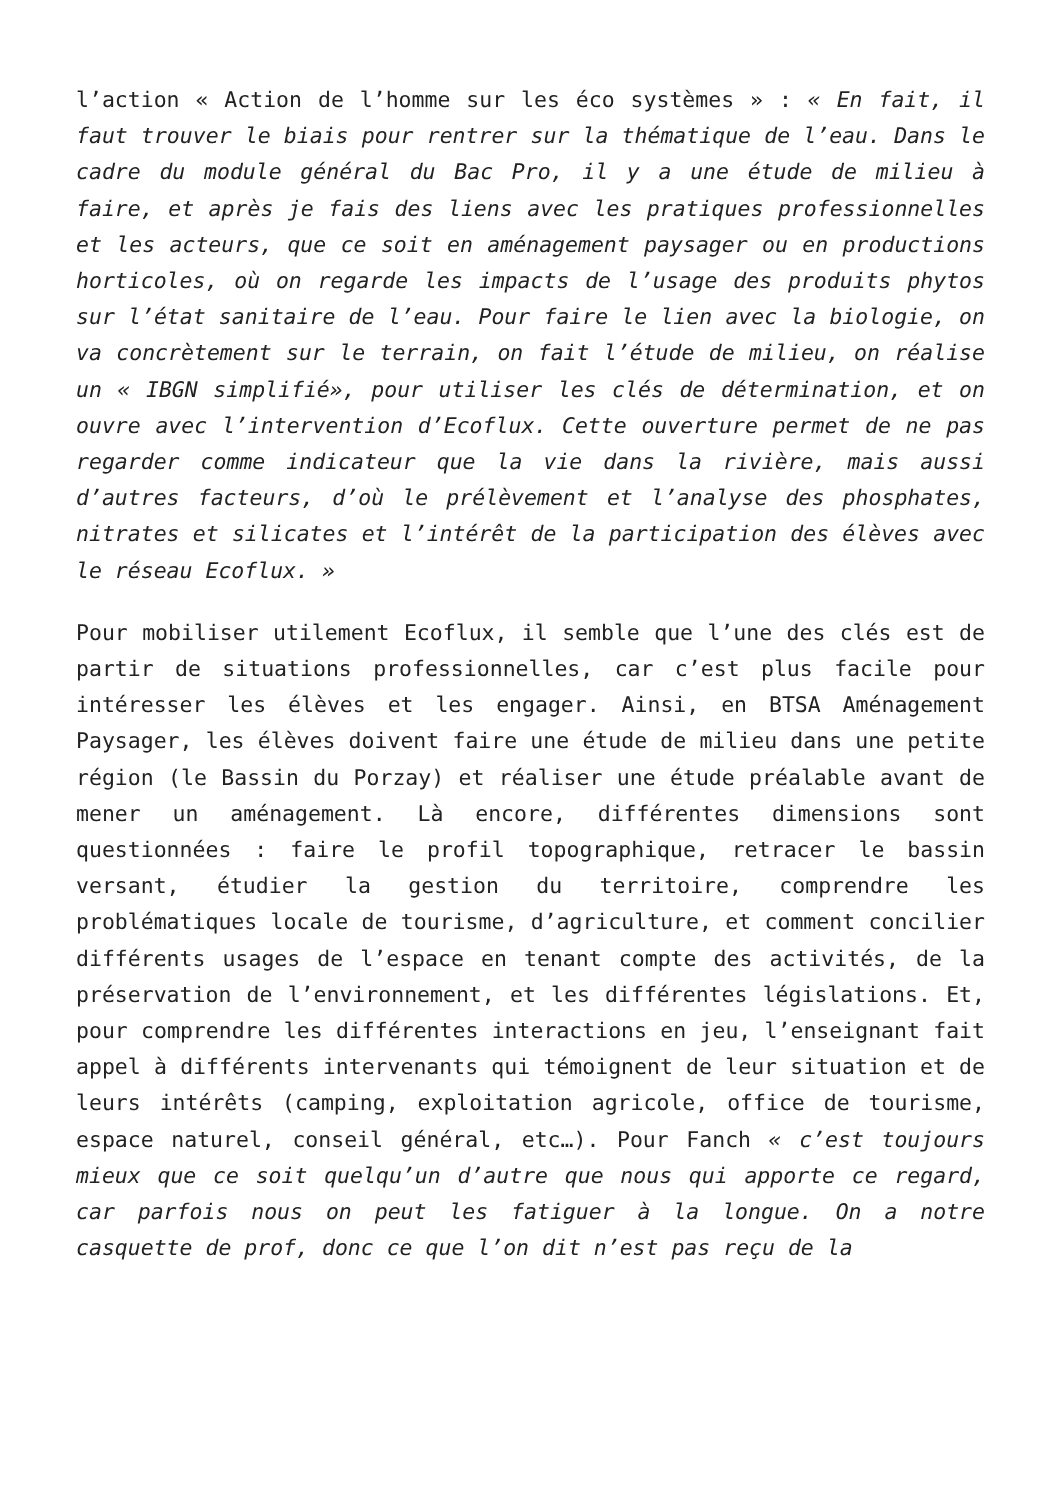l’action « Action de l’homme sur les éco systèmes » : « En fait, il faut trouver le biais pour rentrer sur la thématique de l’eau. Dans le cadre du module général du Bac Pro, il y a une étude de milieu à faire, et après je fais des liens avec les pratiques professionnelles et les acteurs, que ce soit en aménagement paysager ou en productions horticoles, où on regarde les impacts de l’usage des produits phytos sur l’état sanitaire de l’eau. Pour faire le lien avec la biologie, on va concrètement sur le terrain, on fait l’étude de milieu, on réalise un « IBGN simplifié», pour utiliser les clés de détermination, et on ouvre avec l’intervention d’Ecoflux. Cette ouverture permet de ne pas regarder comme indicateur que la vie dans la rivière, mais aussi d’autres facteurs, d’où le prélèvement et l’analyse des phosphates, nitrates et silicates et l’intérêt de la participation des élèves avec le réseau Ecoflux. »
Pour mobiliser utilement Ecoflux, il semble que l’une des clés est de partir de situations professionnelles, car c’est plus facile pour intéresser les élèves et les engager. Ainsi, en BTSA Aménagement Paysager, les élèves doivent faire une étude de milieu dans une petite région (le Bassin du Porzay) et réaliser une étude préalable avant de mener un aménagement. Là encore, différentes dimensions sont questionnées : faire le profil topographique, retracer le bassin versant, étudier la gestion du territoire, comprendre les problématiques locale de tourisme, d’agriculture, et comment concilier différents usages de l’espace en tenant compte des activités, de la préservation de l’environnement, et les différentes législations. Et, pour comprendre les différentes interactions en jeu, l’enseignant fait appel à différents intervenants qui témoignent de leur situation et de leurs intérêts (camping, exploitation agricole, office de tourisme, espace naturel, conseil général, etc…). Pour Fanch « c’est toujours mieux que ce soit quelqu’un d’autre que nous qui apporte ce regard, car parfois nous on peut les fatiguer à la longue. On a notre casquette de prof, donc ce que l’on dit n’est pas reçu de la